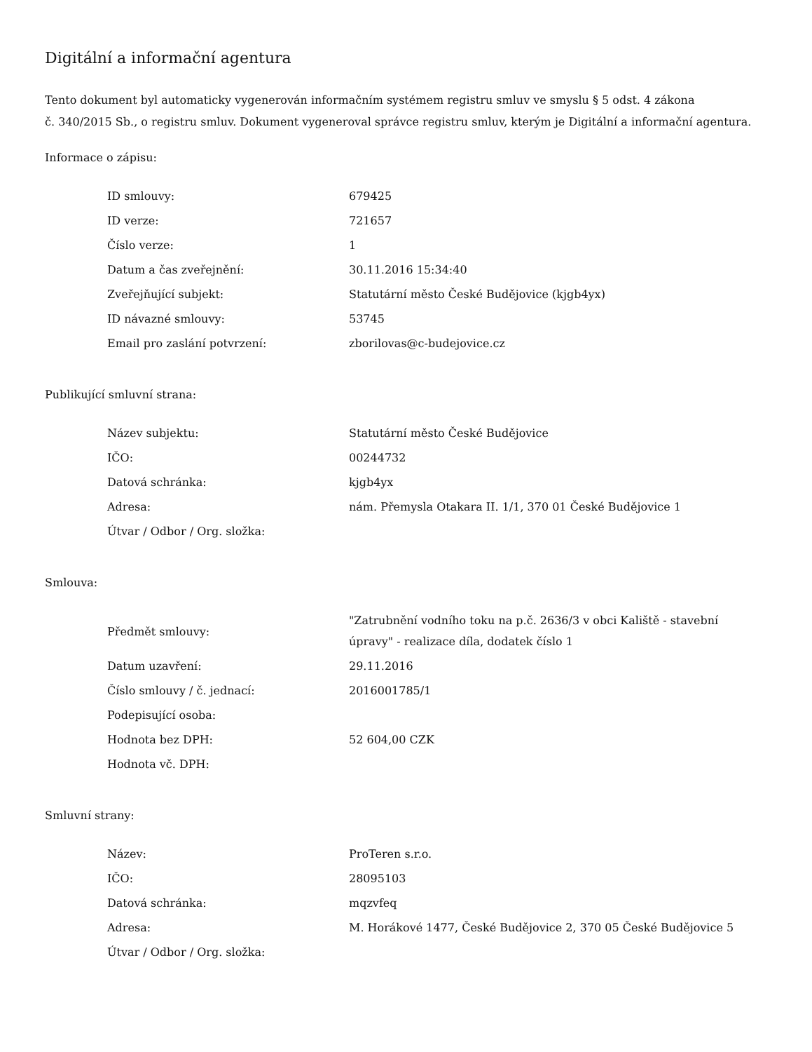Digitální a informační agentura
Tento dokument byl automaticky vygenerován informačním systémem registru smluv ve smyslu § 5 odst. 4 zákona
č. 340/2015 Sb., o registru smluv. Dokument vygeneroval správce registru smluv, kterým je Digitální a informační agentura.
Informace o zápisu:
| ID smlouvy: | 679425 |
| ID verze: | 721657 |
| Číslo verze: | 1 |
| Datum a čas zveřejnění: | 30.11.2016 15:34:40 |
| Zveřejňující subjekt: | Statutární město České Budějovice (kjgb4yx) |
| ID návazné smlouvy: | 53745 |
| Email pro zaslání potvrzení: | zborilovas@c-budejovice.cz |
Publikující smluvní strana:
| Název subjektu: | Statutární město České Budějovice |
| IČO: | 00244732 |
| Datová schránka: | kjgb4yx |
| Adresa: | nám. Přemysla Otakara II. 1/1, 370 01 České Budějovice 1 |
| Útvar / Odbor / Org. složka: | |
Smlouva:
| Předmět smlouvy: | "Zatrubnění vodního toku na p.č. 2636/3 v obci Kaliště - stavební úpravy" - realizace díla, dodatek číslo 1 |
| Datum uzavření: | 29.11.2016 |
| Číslo smlouvy / č. jednací: | 2016001785/1 |
| Podepisující osoba: | |
| Hodnota bez DPH: | 52 604,00 CZK |
| Hodnota vč. DPH: | |
Smluvní strany:
| Název: | ProTeren s.r.o. |
| IČO: | 28095103 |
| Datová schránka: | mqzvfeq |
| Adresa: | M. Horákové 1477, České Budějovice 2, 370 05 České Budějovice 5 |
| Útvar / Odbor / Org. složka: | |